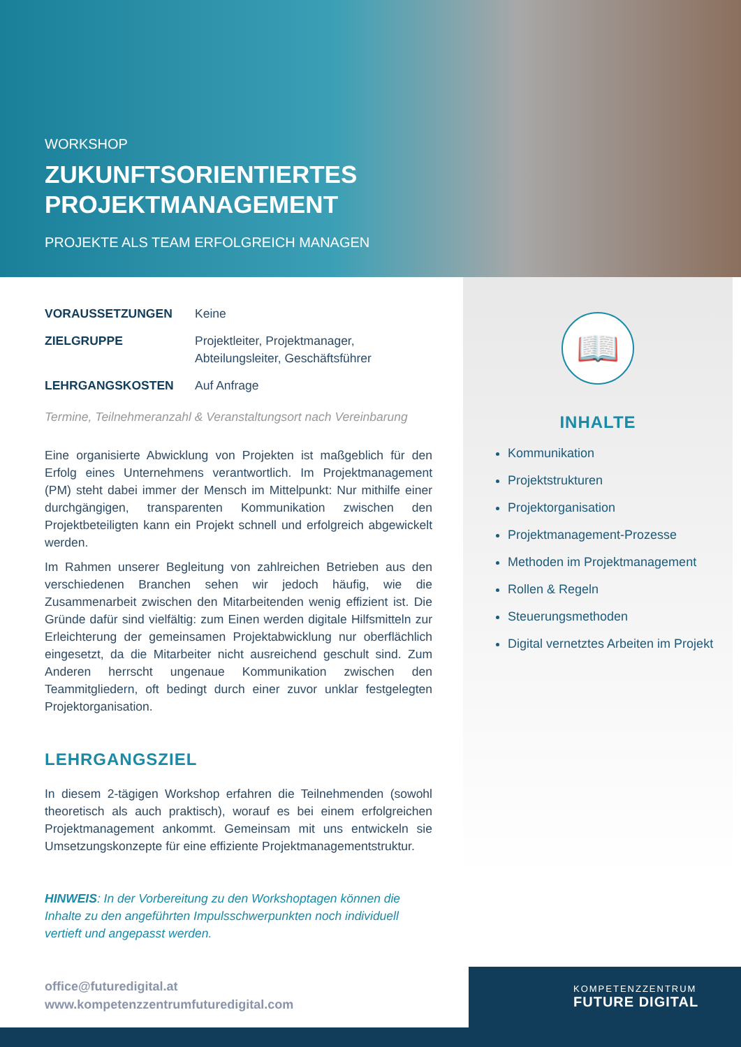WORKSHOP
ZUKUNFTSORIENTIERTES
PROJEKTMANAGEMENT
PROJEKTE ALS TEAM ERFOLGREICH MANAGEN
VORAUSSETZUNGEN Keine
ZIELGRUPPE Projektleiter, Projektmanager,
Abteilungsleiter, Geschäftsführer
LEHRGANGSKOSTEN Auf Anfrage
Termine, Teilnehmeranzahl & Veranstaltungsort nach Vereinbarung
Eine organisierte Abwicklung von Projekten ist maßgeblich für den Erfolg eines Unternehmens verantwortlich. Im Projektmanagement (PM) steht dabei immer der Mensch im Mittelpunkt: Nur mithilfe einer durchgängigen, transparenten Kommunikation zwischen den Projektbeteiligten kann ein Projekt schnell und erfolgreich abgewickelt werden.
Im Rahmen unserer Begleitung von zahlreichen Betrieben aus den verschiedenen Branchen sehen wir jedoch häufig, wie die Zusammenarbeit zwischen den Mitarbeitenden wenig effizient ist. Die Gründe dafür sind vielfältig: zum Einen werden digitale Hilfsmitteln zur Erleichterung der gemeinsamen Projektabwicklung nur oberflächlich eingesetzt, da die Mitarbeiter nicht ausreichend geschult sind. Zum Anderen herrscht ungenaue Kommunikation zwischen den Teammitgliedern, oft bedingt durch einer zuvor unklar festgelegten Projektorganisation.
LEHRGANGSZIEL
In diesem 2-tägigen Workshop erfahren die Teilnehmenden (sowohl theoretisch als auch praktisch), worauf es bei einem erfolgreichen Projektmanagement ankommt. Gemeinsam mit uns entwickeln sie Umsetzungskonzepte für eine effiziente Projektmanagementstruktur.
HINWEIS: In der Vorbereitung zu den Workshoptagen können die Inhalte zu den angeführten Impulsschwerpunkten noch individuell vertieft und angepasst werden.
📖
INHALTE
Kommunikation
Projektstrukturen
Projektorganisation
Projektmanagement-Prozesse
Methoden im Projektmanagement
Rollen & Regeln
Steuerungsmethoden
Digital vernetztes Arbeiten im Projekt
office@futuredigital.at
www.kompetenzzentrumfuturedigital.com
KOMPETENZZENTRUM
FUTURE DIGITAL